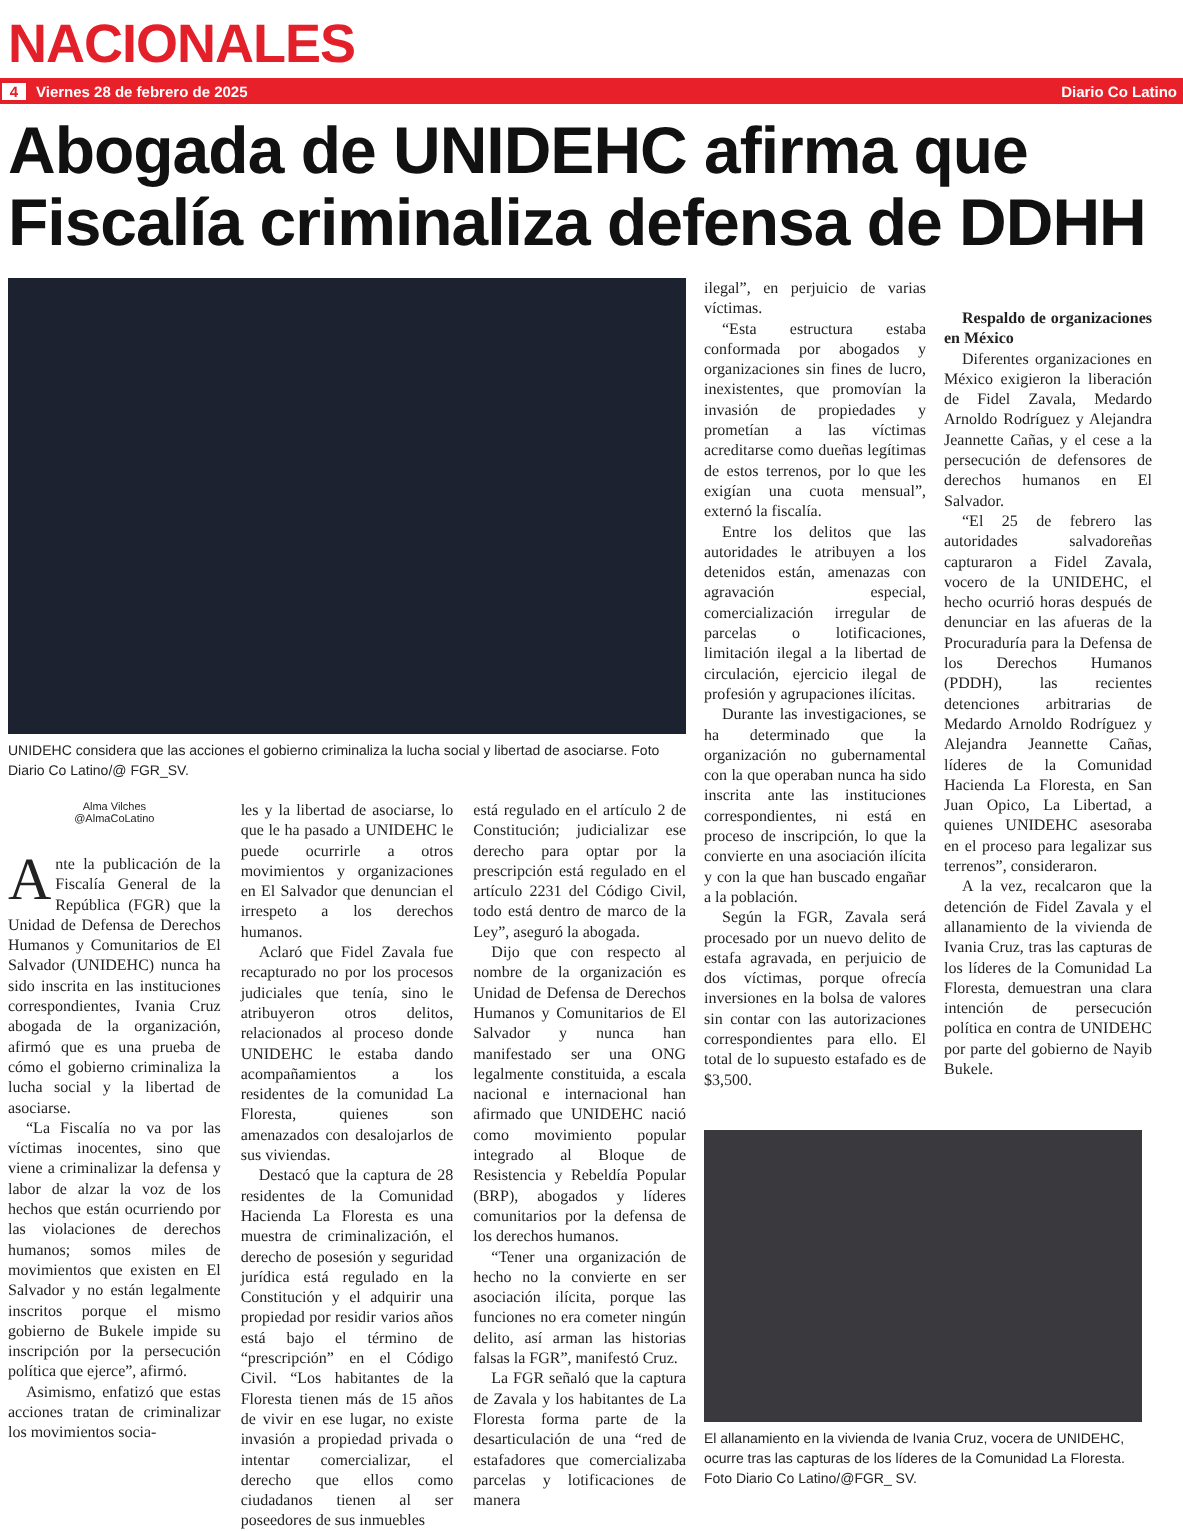NACIONALES
4 Viernes 28 de febrero de 2025 Diario Co Latino
Abogada de UNIDEHC afirma que Fiscalía criminaliza defensa de DDHH
UNIDEHC considera que las acciones el gobierno criminaliza la lucha social y libertad de asociarse. Foto Diario Co Latino/@ FGR_SV.
Alma Vilches
@AlmaCoLatino
Ante la publicación de la Fiscalía General de la República (FGR) que la Unidad de Defensa de Derechos Humanos y Comunitarios de El Salvador (UNIDEHC) nunca ha sido inscrita en las instituciones correspondientes, Ivania Cruz abogada de la organización, afirmó que es una prueba de cómo el gobierno criminaliza la lucha social y la libertad de asociarse.
“La Fiscalía no va por las víctimas inocentes, sino que viene a criminalizar la defensa y labor de alzar la voz de los hechos que están ocurriendo por las violaciones de derechos humanos; somos miles de movimientos que existen en El Salvador y no están legalmente inscritos porque el mismo gobierno de Bukele impide su inscripción por la persecución política que ejerce”, afirmó.
Asimismo, enfatizó que estas acciones tratan de criminalizar los movimientos socia-
les y la libertad de asociarse, lo que le ha pasado a UNIDEHC le puede ocurrirle a otros movimientos y organizaciones en El Salvador que denuncian el irrespeto a los derechos humanos.
Aclaró que Fidel Zavala fue recapturado no por los procesos judiciales que tenía, sino le atribuyeron otros delitos, relacionados al proceso donde UNIDEHC le estaba dando acompañamientos a los residentes de la comunidad La Floresta, quienes son amenazados con desalojarlos de sus viviendas.
Destacó que la captura de 28 residentes de la Comunidad Hacienda La Floresta es una muestra de criminalización, el derecho de posesión y seguridad jurídica está regulado en la Constitución y el adquirir una propiedad por residir varios años está bajo el término de “prescripción” en el Código Civil. “Los habitantes de la Floresta tienen más de 15 años de vivir en ese lugar, no existe invasión a propiedad privada o intentar comercializar, el derecho que ellos como ciudadanos tienen al ser poseedores de sus inmuebles
está regulado en el artículo 2 de Constitución; judicializar ese derecho para optar por la prescripción está regulado en el artículo 2231 del Código Civil, todo está dentro de marco de la Ley”, aseguró la abogada.
Dijo que con respecto al nombre de la organización es Unidad de Defensa de Derechos Humanos y Comunitarios de El Salvador y nunca han manifestado ser una ONG legalmente constituida, a escala nacional e internacional han afirmado que UNIDEHC nació como movimiento popular integrado al Bloque de Resistencia y Rebeldía Popular (BRP), abogados y líderes comunitarios por la defensa de los derechos humanos.
“Tener una organización de hecho no la convierte en ser asociación ilícita, porque las funciones no era cometer ningún delito, así arman las historias falsas la FGR”, manifestó Cruz.
La FGR señaló que la captura de Zavala y los habitantes de La Floresta forma parte de la desarticulación de una “red de estafadores que comercializaba parcelas y lotificaciones de manera
ilegal”, en perjuicio de varias víctimas.
“Esta estructura estaba conformada por abogados y organizaciones sin fines de lucro, inexistentes, que promovían la invasión de propiedades y prometían a las víctimas acreditarse como dueñas legítimas de estos terrenos, por lo que les exigían una cuota mensual”, externó la fiscalía.
Entre los delitos que las autoridades le atribuyen a los detenidos están, amenazas con agravación especial, comercialización irregular de parcelas o lotificaciones, limitación ilegal a la libertad de circulación, ejercicio ilegal de profesión y agrupaciones ilícitas.
Durante las investigaciones, se ha determinado que la organización no gubernamental con la que operaban nunca ha sido inscrita ante las instituciones correspondientes, ni está en proceso de inscripción, lo que la convierte en una asociación ilícita y con la que han buscado engañar a la población.
Según la FGR, Zavala será procesado por un nuevo delito de estafa agravada, en perjuicio de dos víctimas, porque ofrecía inversiones en la bolsa de valores sin contar con las autorizaciones correspondientes para ello. El total de lo supuesto estafado es de $3,500.
Respaldo de organizaciones en México
Diferentes organizaciones en México exigieron la liberación de Fidel Zavala, Medardo Arnoldo Rodríguez y Alejandra Jeannette Cañas, y el cese a la persecución de defensores de derechos humanos en El Salvador.
“El 25 de febrero las autoridades salvadoreñas capturaron a Fidel Zavala, vocero de la UNIDEHC, el hecho ocurrió horas después de denunciar en las afueras de la Procuraduría para la Defensa de los Derechos Humanos (PDDH), las recientes detenciones arbitrarias de Medardo Arnoldo Rodríguez y Alejandra Jeannette Cañas, líderes de la Comunidad Hacienda La Floresta, en San Juan Opico, La Libertad, a quienes UNIDEHC asesoraba en el proceso para legalizar sus terrenos”, consideraron.
A la vez, recalcaron que la detención de Fidel Zavala y el allanamiento de la vivienda de Ivania Cruz, tras las capturas de los líderes de la Comunidad La Floresta, demuestran una clara intención de persecución política en contra de UNIDEHC por parte del gobierno de Nayib Bukele.
El allanamiento en la vivienda de Ivania Cruz, vocera de UNIDEHC, ocurre tras las capturas de los líderes de la Comunidad La Floresta. Foto Diario Co Latino/@FGR_ SV.